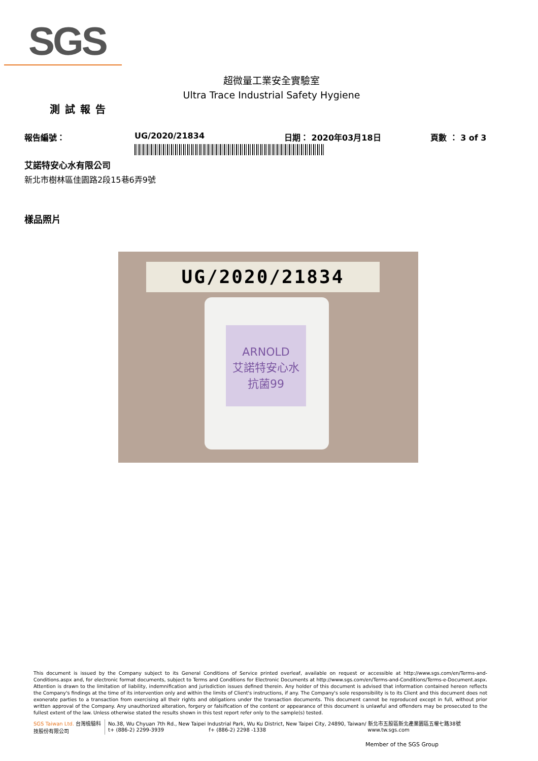SGS
超微量工業安全實驗室
Ultra Trace Industrial Safety Hygiene
測試報告
報告編號： UG/2020/21834 日期： 2020年03月18日 頁數 ： 3 of 3
艾諾特安心水有限公司
新北市樹林區佳園路2段15巷6弄9號
樣品照片
UG/2020/21834
ARNOLD
艾諾特安心水
抗菌99
This document is issued by the Company subject to its General Conditions of Service printed overleaf, available on request or accessible at http://www.sgs.com/en/Terms-and-Conditions.aspx and, for electronic format documents, subject to Terms and Conditions for Electronic Documents at http://www.sgs.com/en/Terms-and-Conditions/Terms-e-Document.aspx. Attention is drawn to the limitation of liability, indemnification and jurisdiction issues defined therein. Any holder of this document is advised that information contained hereon reflects the Company's findings at the time of its intervention only and within the limits of Client's instructions, if any. The Company's sole responsibility is to its Client and this document does not exonerate parties to a transaction from exercising all their rights and obligations under the transaction documents. This document cannot be reproduced except in full, without prior written approval of the Company. Any unauthorized alteration, forgery or falsification of the content or appearance of this document is unlawful and offenders may be prosecuted to the fullest extent of the law. Unless otherwise stated the results shown in this test report refer only to the sample(s) tested.
SGS Taiwan Ltd. 台灣檢驗科技股份有限公司
No.38, Wu Chyuan 7th Rd., New Taipei Industrial Park, Wu Ku District, New Taipei City, 24890, Taiwan/ 新北市五股區新北產業園區五權七路38號
t+ (886-2) 2299-3939 f+ (886-2) 2298 -1338 www.tw.sgs.com
Member of the SGS Group